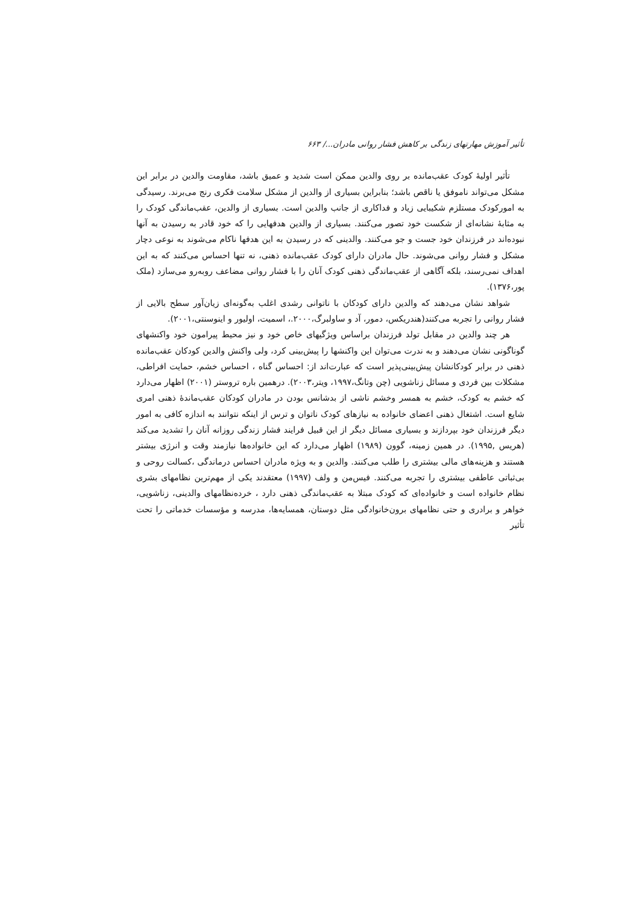تأثیر آموزش مهارتهای زندگی بر کاهش فشار روانی مادران.../ ۶۶۳
تأثیر اولیهٔ کودک عقب‌مانده بر روی والدین ممکن است شدید و عمیق باشد، مقاومت والدین در برابر این مشکل می‌تواند ناموفق یا ناقص باشد؛ بنابراین بسیاری از والدین از مشکل سلامت فکری رنج می‌برند. رسیدگی به امورکودک مستلزم شکیبایی زیاد و فداکاری از جانب والدین است. بسیاری از والدین، عقب‌ماندگی کودک را به مثابهٔ نشانه‌ای از شکست خود تصور می‌کنند. بسیاری از والدین هدفهایی را که خود قادر به رسیدن به آنها نبوده‌اند در فرزندان خود جست و جو می‌کنند. والدینی که در رسیدن به این هدفها ناکام می‌شوند به نوعی دچار مشکل و فشار روانی می‌شوند. حال مادران دارای کودک عقب‌مانده ذهنی، نه تنها احساس می‌کنند که به این اهداف نمی‌رسند، بلکه آگاهی از عقب‌ماندگی ذهنی کودک آنان را با فشار روانی مضاعف روبه‌رو می‌سازد (ملک پور،۱۳۷۶).
شواهد نشان می‌دهند که والدین دارای کودکان با ناتوانی رشدی اغلب به‌گونه‌ای زیان‌آور سطح بالایی از فشار روانی را تجربه می‌کنند(هندریکس، دمور، آد و ساولبرگ،۲۰۰۰.، اسمیت، اولیور و اینوسنتی،۲۰۰۱).
هر چند والدین در مقابل تولد فرزندان براساس ویژگیهای خاص خود و نیز محیط پیرامون خود واکنشهای گوناگونی نشان می‌دهند و به ندرت می‌توان این واکنشها را پیش‌بینی کرد، ولی واکنش والدین کودکان عقب‌مانده ذهنی در برابر کودکانشان پیش‌بینی‌پذیر است که عبارت‌اند از: احساس گناه ، احساس خشم، حمایت افراطی، مشکلات بین فردی و مسائل زناشویی (چن وتانگ،۱۹۹۷، ویتر،۲۰۰۳). درهمین باره تروستر (۲۰۰۱) اظهار می‌دارد که خشم به کودک، خشم به همسر وخشم ناشی از بدشانس بودن در مادران کودکان عقب‌ماندهٔ ذهنی امری شایع است. اشتغال ذهنی اعضای خانواده به نیازهای کودک ناتوان و ترس از اینکه نتوانند به اندازه کافی به امور دیگر فرزندان خود بپردازند و بسیاری مسائل دیگر از این قبیل فرایند فشار زندگی روزانه آنان را تشدید می‌کند (هریس ,۱۹۹۵). در همین زمینه، گوون (۱۹۸۹) اظهار می‌دارد که این خانواده‌ها نیازمند وقت و انرژی بیشتر هستند و هزینه‌های مالی بیشتری را طلب می‌کنند. والدین و به ویژه مادران احساس درماندگی ،کسالت روحی و بی‌ثباتی عاطفی بیشتری را تجربه می‌کنند. فیس‌من و ولف (۱۹۹۷) معتقدند یکی از مهم‌ترین نظامهای بشری نظام خانواده است و خانواده‌ای که کودک مبتلا به عقب‌ماندگی ذهنی دارد ، خرده‌نظامهای والدینی، زناشویی، خواهر و برادری و حتی نظامهای برون‌خانوادگی مثل دوستان، همسایه‌ها، مدرسه و مؤسسات خدماتی را تحت تأثیر